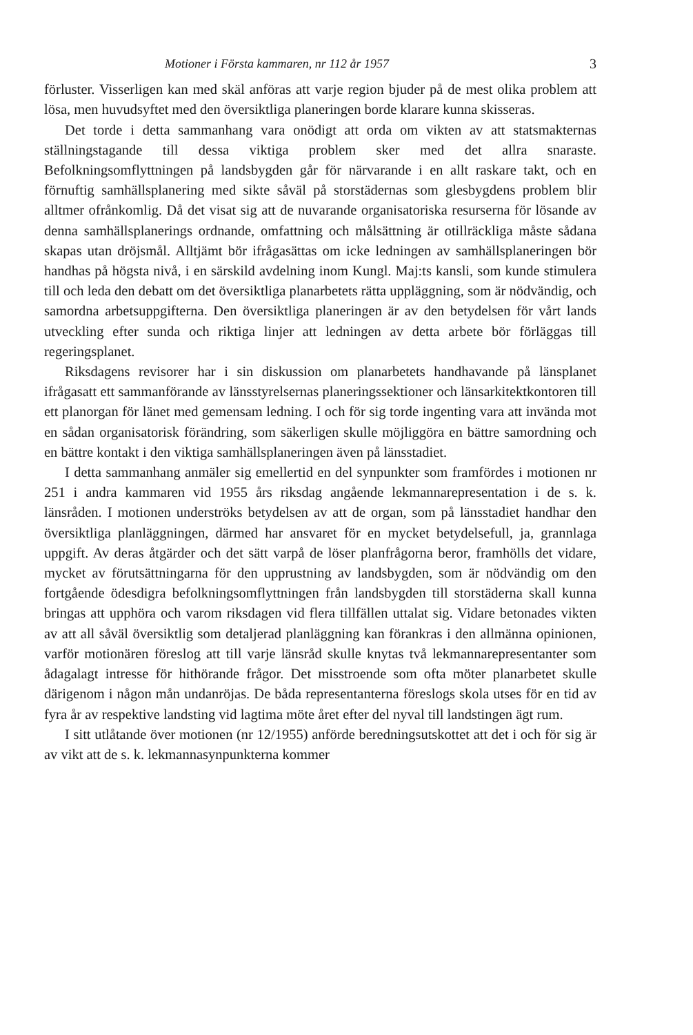Motioner i Första kammaren, nr 112 år 1957 3
förluster. Visserligen kan med skäl anföras att varje region bjuder på de mest olika problem att lösa, men huvudsyftet med den översiktliga planeringen borde klarare kunna skisseras.
Det torde i detta sammanhang vara onödigt att orda om vikten av att statsmakternas ställningstagande till dessa viktiga problem sker med det allra snaraste. Befolkningsomflyttningen på landsbygden går för närvarande i en allt raskare takt, och en förnuftig samhällsplanering med sikte såväl på storstädernas som glesbygdens problem blir alltmer ofrånkomlig. Då det visat sig att de nuvarande organisatoriska resurserna för lösande av denna samhällsplanerings ordnande, omfattning och målsättning är otillräckliga måste sådana skapas utan dröjsmål. Alltjämt bör ifrågasättas om icke ledningen av samhällsplaneringen bör handhas på högsta nivå, i en särskild avdelning inom Kungl. Maj:ts kansli, som kunde stimulera till och leda den debatt om det översiktliga planarbetets rätta uppläggning, som är nödvändig, och samordna arbetsuppgifterna. Den översiktliga planeringen är av den betydelsen för vårt lands utveckling efter sunda och riktiga linjer att ledningen av detta arbete bör förläggas till regeringsplanet.
Riksdagens revisorer har i sin diskussion om planarbetets handhavande på länsplanet ifrågasatt ett sammanförande av länsstyrelsernas planeringssektioner och länsarkitektkontoren till ett planorgan för länet med gemensam ledning. I och för sig torde ingenting vara att invända mot en sådan organisatorisk förändring, som säkerligen skulle möjliggöra en bättre samordning och en bättre kontakt i den viktiga samhällsplaneringen även på länsstadiet.
I detta sammanhang anmäler sig emellertid en del synpunkter som framfördes i motionen nr 251 i andra kammaren vid 1955 års riksdag angående lekmannarepresentation i de s. k. länsråden. I motionen underströks betydelsen av att de organ, som på länsstadiet handhar den översiktliga planläggningen, därmed har ansvaret för en mycket betydelsefull, ja, grannlaga uppgift. Av deras åtgärder och det sätt varpå de löser planfrågorna beror, framhölls det vidare, mycket av förutsättningarna för den upprustning av landsbygden, som är nödvändig om den fortgående ödesdigra befolkningsomflyttningen från landsbygden till storstäderna skall kunna bringas att upphöra och varom riksdagen vid flera tillfällen uttalat sig. Vidare betonades vikten av att all såväl översiktlig som detaljerad planläggning kan förankras i den allmänna opinionen, varför motionären föreslog att till varje länsråd skulle knytas två lekmannarepresentanter som ådagalagt intresse för hithörande frågor. Det misstroende som ofta möter planarbetet skulle därigenom i någon mån undanröjas. De båda representanterna föreslogs skola utses för en tid av fyra år av respektive landsting vid lagtima möte året efter del nyval till landstingen ägt rum.
I sitt utlåtande över motionen (nr 12/1955) anförde beredningsutskottet att det i och för sig är av vikt att de s. k. lekmannasynpunkterna kommer